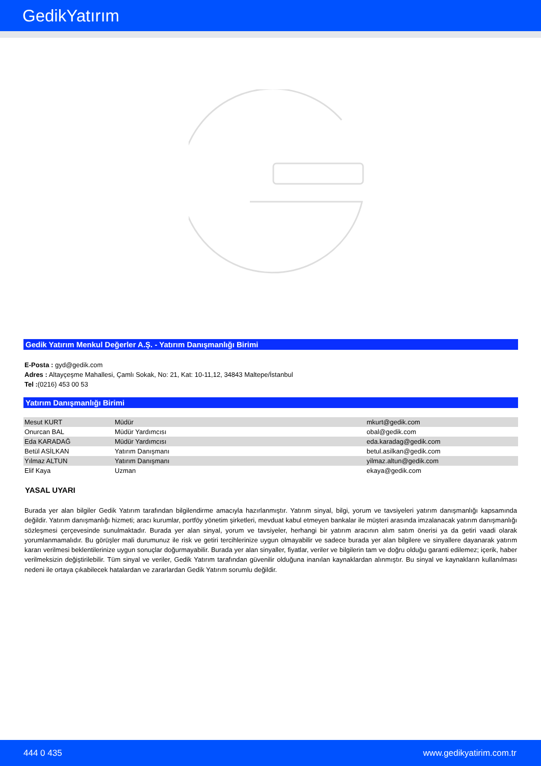GedikYatırım
Gedik Yatırım Menkul Değerler A.Ş. - Yatırım Danışmanlığı Birimi
E-Posta : gyd@gedik.com
Adres : Altayçeşme Mahallesi, Çamlı Sokak, No: 21, Kat: 10-11,12, 34843 Maltepe/İstanbul
Tel :(0216) 453 00 53
Yatırım Danışmanlığı Birimi
| Mesut KURT | Müdür | mkurt@gedik.com |
| Onurcan BAL | Müdür Yardımcısı | obal@gedik.com |
| Eda KARADAĞ | Müdür Yardımcısı | eda.karadag@gedik.com |
| Betül ASİLKAN | Yatırım Danışmanı | betul.asilkan@gedik.com |
| Yılmaz ALTUN | Yatırım Danışmanı | yilmaz.altun@gedik.com |
| Elif Kaya | Uzman | ekaya@gedik.com |
YASAL UYARI
Burada yer alan bilgiler Gedik Yatırım tarafından bilgilendirme amacıyla hazırlanmıştır. Yatırım sinyal, bilgi, yorum ve tavsiyeleri yatırım danışmanlığı kapsamında değildir. Yatırım danışmanlığı hizmeti; aracı kurumlar, portföy yönetim şirketleri, mevduat kabul etmeyen bankalar ile müşteri arasında imzalanacak yatırım danışmanlığı sözleşmesi çerçevesinde sunulmaktadır. Burada yer alan sinyal, yorum ve tavsiyeler, herhangi bir yatırım aracının alım satım önerisi ya da getiri vaadi olarak yorumlanmamalıdır. Bu görüşler mali durumunuz ile risk ve getiri tercihlerinize uygun olmayabilir ve sadece burada yer alan bilgilere ve sinyallere dayanarak yatırım kararı verilmesi beklentilerinize uygun sonuçlar doğurmayabilir. Burada yer alan sinyaller, fiyatlar, veriler ve bilgilerin tam ve doğru olduğu garanti edilemez; içerik, haber verilmeksizin değiştirilebilir. Tüm sinyal ve veriler, Gedik Yatırım tarafından güvenilir olduğuna inanılan kaynaklardan alınmıştır. Bu sinyal ve kaynakların kullanılması nedeni ile ortaya çıkabilecek hatalardan ve zararlardan Gedik Yatırım sorumlu değildir.
444 0 435 www.gedikyatirim.com.tr